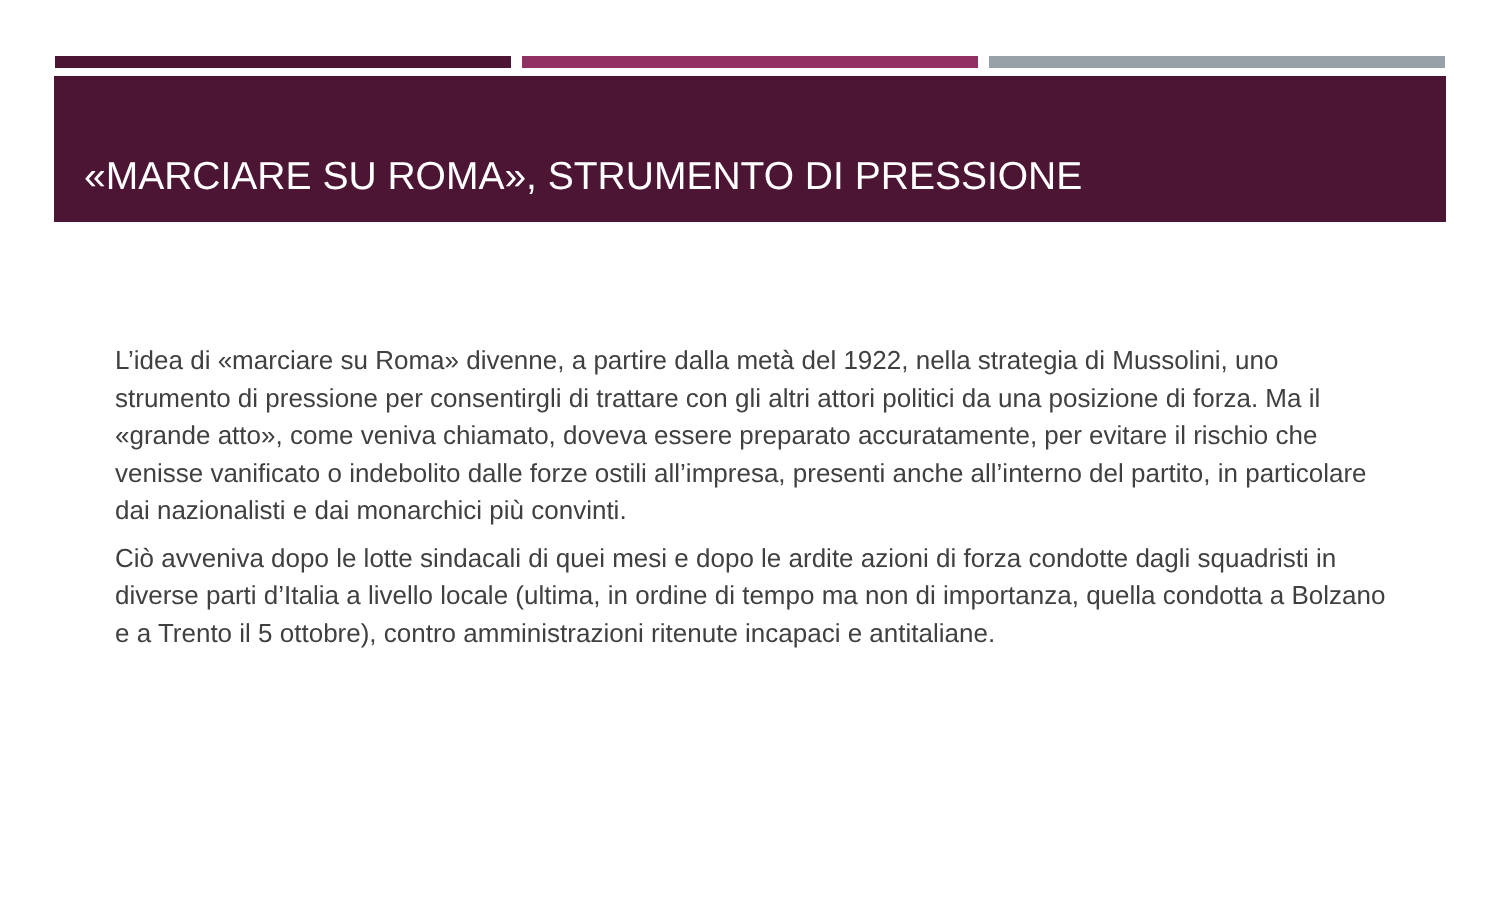«MARCIARE SU ROMA», STRUMENTO DI PRESSIONE
L’idea di «marciare su Roma» divenne, a partire dalla metà del 1922, nella strategia di Mussolini, uno strumento di pressione per consentirgli di trattare con gli altri attori politici da una posizione di forza. Ma il «grande atto», come veniva chiamato, doveva essere preparato accuratamente, per evitare il rischio che venisse vanificato o indebolito dalle forze ostili all’impresa, presenti anche all’interno del partito, in particolare dai nazionalisti e dai monarchici più convinti.
Ciò avveniva dopo le lotte sindacali di quei mesi e dopo le ardite azioni di forza condotte dagli squadristi in diverse parti d’Italia a livello locale (ultima, in ordine di tempo ma non di importanza, quella condotta a Bolzano e a Trento il 5 ottobre), contro amministrazioni ritenute incapaci e antitaliane.